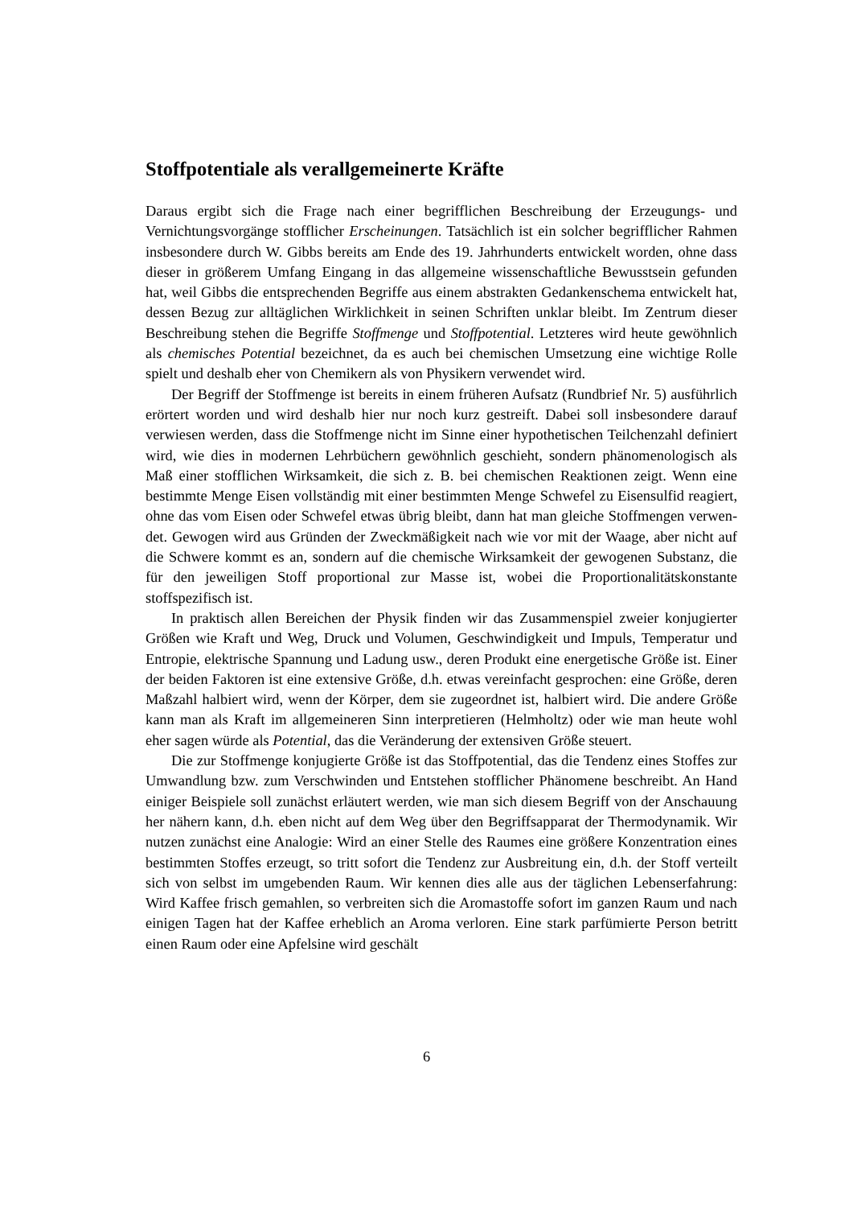Stoffpotentiale als verallgemeinerte Kräfte
Daraus ergibt sich die Frage nach einer begrifflichen Beschreibung der Erzeugungs- und Vernichtungsvorgänge stofflicher Erscheinungen. Tatsächlich ist ein solcher be­grifflicher Rahmen insbesondere durch W. Gibbs bereits am Ende des 19. Jahrhunderts entwickelt worden, ohne dass dieser in größerem Umfang Eingang in das allgemeine wissenschaftliche Bewusstsein gefunden hat, weil Gibbs die entsprechenden Begriffe aus einem abstrakten Gedankenschema entwickelt hat, dessen Bezug zur alltäglichen Wirklichkeit in seinen Schriften unklar bleibt. Im Zentrum dieser Beschreibung stehen die Begriffe Stoffmenge und Stoffpotential. Letzteres wird heute gewöhnlich als chemi­sches Potential bezeichnet, da es auch bei chemischen Umsetzung eine wichtige Rolle spielt und deshalb eher von Chemikern als von Physikern verwendet wird.
Der Begriff der Stoffmenge ist bereits in einem früheren Aufsatz (Rundbrief Nr. 5) ausführlich erörtert worden und wird deshalb hier nur noch kurz gestreift. Dabei soll insbesondere darauf verwiesen werden, dass die Stoffmenge nicht im Sinne einer hy­pothetischen Teilchenzahl definiert wird, wie dies in modernen Lehrbüchern gewöhn­lich geschieht, sondern phänomenologisch als Maß einer stofflichen Wirksamkeit, die sich z. B. bei chemischen Reaktionen zeigt. Wenn eine bestimmte Menge Eisen voll­ständig mit einer bestimmten Menge Schwefel zu Eisensulfid reagiert, ohne das vom Eisen oder Schwefel etwas übrig bleibt, dann hat man gleiche Stoffmengen verwen­det. Gewogen wird aus Gründen der Zweckmäßigkeit nach wie vor mit der Waage, aber nicht auf die Schwere kommt es an, sondern auf die chemische Wirksamkeit der gewogenen Substanz, die für den jeweiligen Stoff proportional zur Masse ist, wobei die Proportionalitätskonstante stoffspezifisch ist.
In praktisch allen Bereichen der Physik finden wir das Zusammenspiel zweier kon­jugierter Größen wie Kraft und Weg, Druck und Volumen, Geschwindigkeit und Im­puls, Temperatur und Entropie, elektrische Spannung und Ladung usw., deren Pro­dukt eine energetische Größe ist. Einer der beiden Faktoren ist eine extensive Größe, d.h. etwas vereinfacht gesprochen: eine Größe, deren Maßzahl halbiert wird, wenn der Körper, dem sie zugeordnet ist, halbiert wird. Die andere Größe kann man als Kraft im allgemeineren Sinn interpretieren (Helmholtz) oder wie man heute wohl eher sagen würde als Potential, das die Veränderung der extensiven Größe steuert.
Die zur Stoffmenge konjugierte Größe ist das Stoffpotential, das die Tendenz eines Stoffes zur Umwandlung bzw. zum Verschwinden und Entstehen stofflicher Phäno­mene beschreibt. An Hand einiger Beispiele soll zunächst erläutert werden, wie man sich diesem Begriff von der Anschauung her nähern kann, d.h. eben nicht auf dem Weg über den Begriffsapparat der Thermodynamik. Wir nutzen zunächst eine Analo­gie: Wird an einer Stelle des Raumes eine größere Konzentration eines bestimmten Stoffes erzeugt, so tritt sofort die Tendenz zur Ausbreitung ein, d.h. der Stoff verteilt sich von selbst im umgebenden Raum. Wir kennen dies alle aus der täglichen Lebens­erfahrung: Wird Kaffee frisch gemahlen, so verbreiten sich die Aromastoffe sofort im ganzen Raum und nach einigen Tagen hat der Kaffee erheblich an Aroma verloren. Eine stark parfümierte Person betritt einen Raum oder eine Apfelsine wird geschält
6